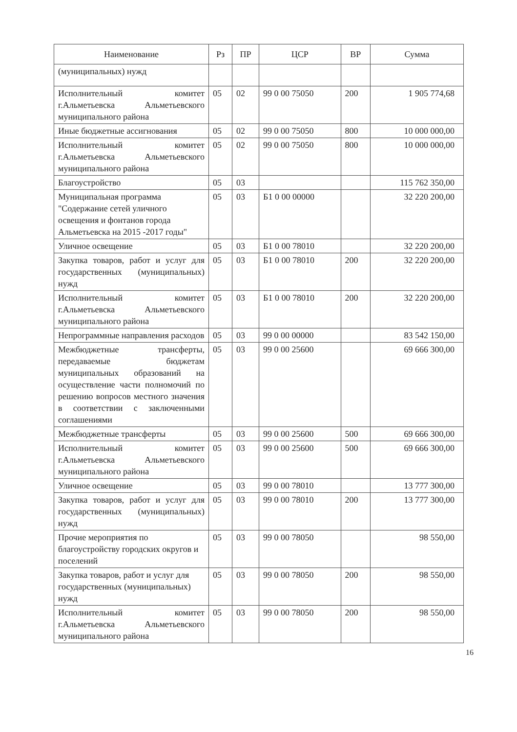| Наименование | Рз | ПР | ЦСР | ВР | Сумма |
| --- | --- | --- | --- | --- | --- |
| (муниципальных) нужд | | | | | |
| Исполнительный комитет г.Альметьевска Альметьевского муниципального района | 05 | 02 | 99 0 00 75050 | 200 | 1 905 774,68 |
| Иные бюджетные ассигнования | 05 | 02 | 99 0 00 75050 | 800 | 10 000 000,00 |
| Исполнительный комитет г.Альметьевска Альметьевского муниципального района | 05 | 02 | 99 0 00 75050 | 800 | 10 000 000,00 |
| Благоустройство | 05 | 03 | | | 115 762 350,00 |
| Муниципальная программа "Содержание сетей уличного освещения и фонтанов города Альметьевска на 2015 -2017 годы" | 05 | 03 | Б1 0 00 00000 | | 32 220 200,00 |
| Уличное освещение | 05 | 03 | Б1 0 00 78010 | | 32 220 200,00 |
| Закупка товаров, работ и услуг для государственных (муниципальных) нужд | 05 | 03 | Б1 0 00 78010 | 200 | 32 220 200,00 |
| Исполнительный комитет г.Альметьевска Альметьевского муниципального района | 05 | 03 | Б1 0 00 78010 | 200 | 32 220 200,00 |
| Непрограммные направления расходов | 05 | 03 | 99 0 00 00000 | | 83 542 150,00 |
| Межбюджетные трансферты, передаваемые бюджетам муниципальных образований на осуществление части полномочий по решению вопросов местного значения в соответствии с заключенными соглашениями | 05 | 03 | 99 0 00 25600 | | 69 666 300,00 |
| Межбюджетные трансферты | 05 | 03 | 99 0 00 25600 | 500 | 69 666 300,00 |
| Исполнительный комитет г.Альметьевска Альметьевского муниципального района | 05 | 03 | 99 0 00 25600 | 500 | 69 666 300,00 |
| Уличное освещение | 05 | 03 | 99 0 00 78010 | | 13 777 300,00 |
| Закупка товаров, работ и услуг для государственных (муниципальных) нужд | 05 | 03 | 99 0 00 78010 | 200 | 13 777 300,00 |
| Прочие мероприятия по благоустройству городских округов и поселений | 05 | 03 | 99 0 00 78050 | | 98 550,00 |
| Закупка товаров, работ и услуг для государственных (муниципальных) нужд | 05 | 03 | 99 0 00 78050 | 200 | 98 550,00 |
| Исполнительный комитет г.Альметьевска Альметьевского муниципального района | 05 | 03 | 99 0 00 78050 | 200 | 98 550,00 |
16